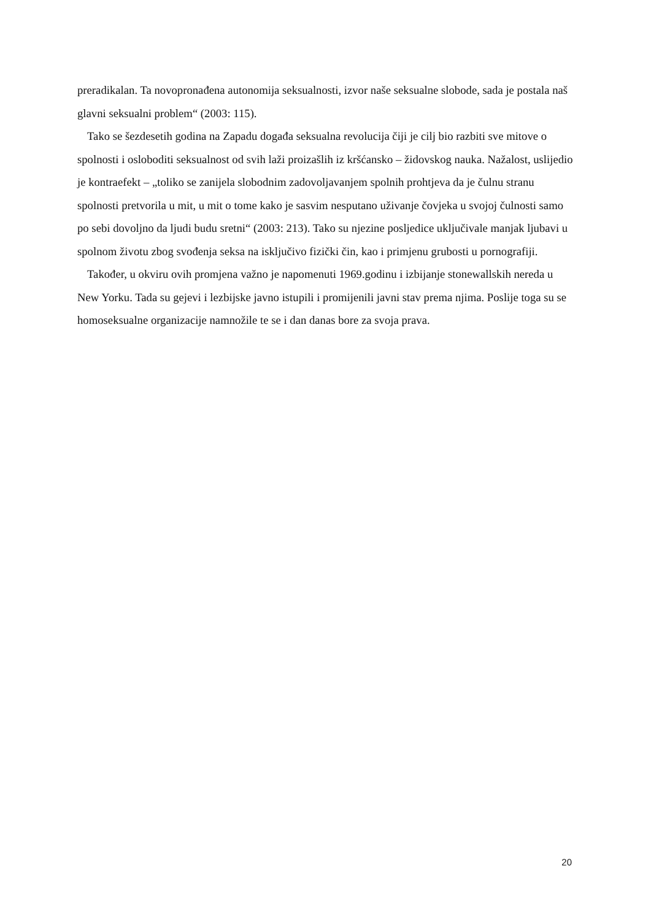preradikalan. Ta novopronađena autonomija seksualnosti, izvor naše seksualne slobode, sada je postala naš glavni seksualni problem“ (2003: 115).
Tako se šezdesetih godina na Zapadu događa seksualna revolucija čiji je cilj bio razbiti sve mitove o spolnosti i osloboditi seksualnost od svih laži proizašlih iz kršćansko – židovskog nauka. Nažalost, uslijedio je kontraefekt – „toliko se zanijela slobodnim zadovoljavanjem spolnih prohtjeva da je čulnu stranu spolnosti pretvorila u mit, u mit o tome kako je sasvim nesputano uživanje čovjeka u svojoj čulnosti samo po sebi dovoljno da ljudi budu sretni“ (2003: 213). Tako su njezine posljedice uključivale manjak ljubavi u spolnom životu zbog svođenja seksa na isključivo fizički čin, kao i primjenu grubosti u pornografiji.
Također, u okviru ovih promjena važno je napomenuti 1969.godinu i izbijanje stonewallskih nereda u New Yorku. Tada su gejevi i lezbijske javno istupili i promijenili javni stav prema njima. Poslije toga su se homoseksualne organizacije namnožile te se i dan danas bore za svoja prava.
20